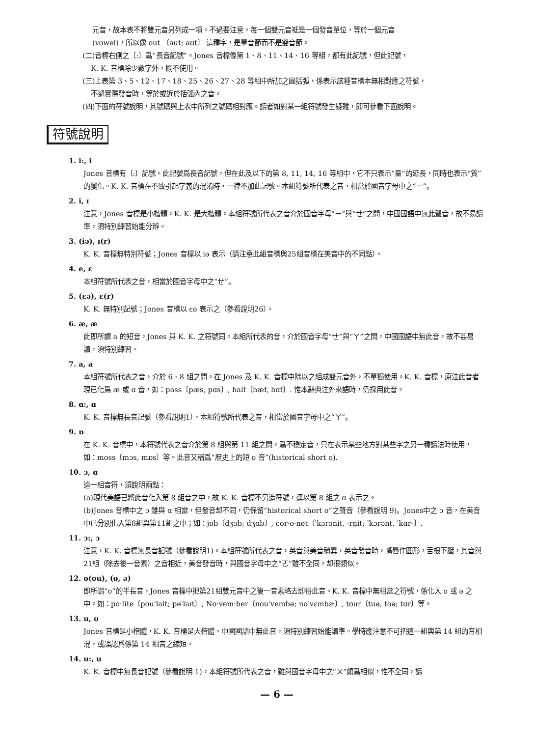元音，故本表不將雙元音另列成一項。不過要注意，每一個雙元音祗是一個發音單位，等於一個元音
(vowel)，所以像 out 〔aut; aʊt〕 這種字，是單音節而不是雙音節。
(二)音標右側之〔:〕爲“長音記號”。Jones 音標像第 1、8、11、14、16 等組，都有此記號，但此記號，
K. K. 音標除少數字外，概不使用。
(三)上表第 3、5、12、17、18、25、26、27、28 等組中所加之圓括弧，係表示該種音標本無相對應之符號，
不過實際發音時，等於或近於括弧內之音。
(四)下面的符號說明，其號碼與上表中所列之號碼相對應。讀者如對某一組符號發生疑難，即可參看下面說明。
符號說明
1. i:, i
Jones 音標有〔:〕記號。此記號爲長音記號，但在此及以下的第 8, 11, 14, 16 等組中，它不只表示“量”的延長，同時也表示“質”的變化。K. K. 音標在不致引起字義的混淆時，一律不加此記號。本組符號所代表之音，相當於國音字母中之“ㄧ”。
2. i, ɪ
注意，Jones 音標是小楷體，K. K. 是大楷體。本組符號所代表之音介於國音字母“ㄧ”與“ㄝ”之間，中國國語中無此聲音，故不易讀準，須特別練習始能分辨。
3. (iə), ɪ(r)
K. K. 音標無特別符號；Jones 音標以 iə 表示（請注意此組音標與25組音標在美音中的不同點）。
4. e, ɛ
本組符號所代表之音，相當於國音字母中之“ㄝ”。
5. (ɛə), ɛ(r)
K. K. 無特別記號；Jones 音標以 ɛə 表示之（參看說明26）。
6. æ, æ
此即所謂 a 的短音，Jones 與 K. K. 之符號同。本組所代表的音，介於國音字母“ㄝ”與“ㄚ”之間，中國國語中無此音，故不甚易讀，須特別練習。
7. a, a
本組符號所代表之音，介於 6、8 組之間。在 Jones 及 K. K. 音標中除以之組成雙元音外，不單獨使用。K. K. 音標，原注此音者現已化爲 æ 或 ɑ 音，如：pass〔pæs, pɑs〕, half〔hæf, hɑf〕. 惟本辭典注外來語時，仍採用此音。
8. ɑ:, ɑ
K. K. 音標無長音記號（參看說明1），本組符號所代表之音，相當於國音字母中之“ㄚ”。
9. ɒ
在 K. K. 音標中，本符號代表之音介於第 8 組與第 11 組之間，爲不穩定音，只在表示某些地方對某些字之另一種讀法時使用，如：moss〔mɔs, mɒs〕等。此音又稱爲“歷史上的短 o 音”(historical short o).
10. ɔ, ɑ
這一組音符，須說明兩點：
(a)現代美語已將此音化入第 8 組音之中，故 K. K. 音標不另造符號，逕以第 8 組之 ɑ 表示之。
(b)Jones 音標中之 ɔ 雖與 ɑ 相當，但發音却不同，仍保留“historical short o”之聲音（參看說明 9)。Jones中之 ɔ 音，在美音中已分別化入第8組與第11組之中；如：job〔dʒɔb; dʒɑb〕, cor·o·net〔ˈkɔrənit, -rn̩it; ˈkɔrənt, ˈkɑr-〕.
11. ɔ:, ɔ
注意，K. K. 音標無長音記號（參看說明1)。本組符號所代表之音，英音與美音稍異，英音發音時，嘴唇作圓形，舌根下壓，其音與21組（除去後一音素）之音相近，美音發音時，與國音字母中之“ㄛ”雖不全同，却很類似。
12. o(ou), (o, ə)
即所謂“o”的半長音，Jones 音標中把第21組雙元音中之後一音素略去即得此音。K. K. 音標中無相當之符號，係化入 o 或 ə 之中。如：po·lite〔pouˈlait; pəˈlaɪt〕, No·vem·ber〔nouˈvembə; noˈvɛmbɚ〕, tour〔tuə, toə; tʊr〕等。
13. u, ʊ
Jones 音標是小楷體，K. K. 音標是大楷體。中國國語中無此音，須特別練習始能讀準。學時應注意不可把這一組與第 14 組的音相混，或誤認爲係第 14 組音之縮短。
14. u:, u
K. K. 音標中無長音記號（參看說明 1)，本組符號所代表之音，雖與國音字母中之“ㄨ”頗爲相似，惟不全同，讀
— 6 —